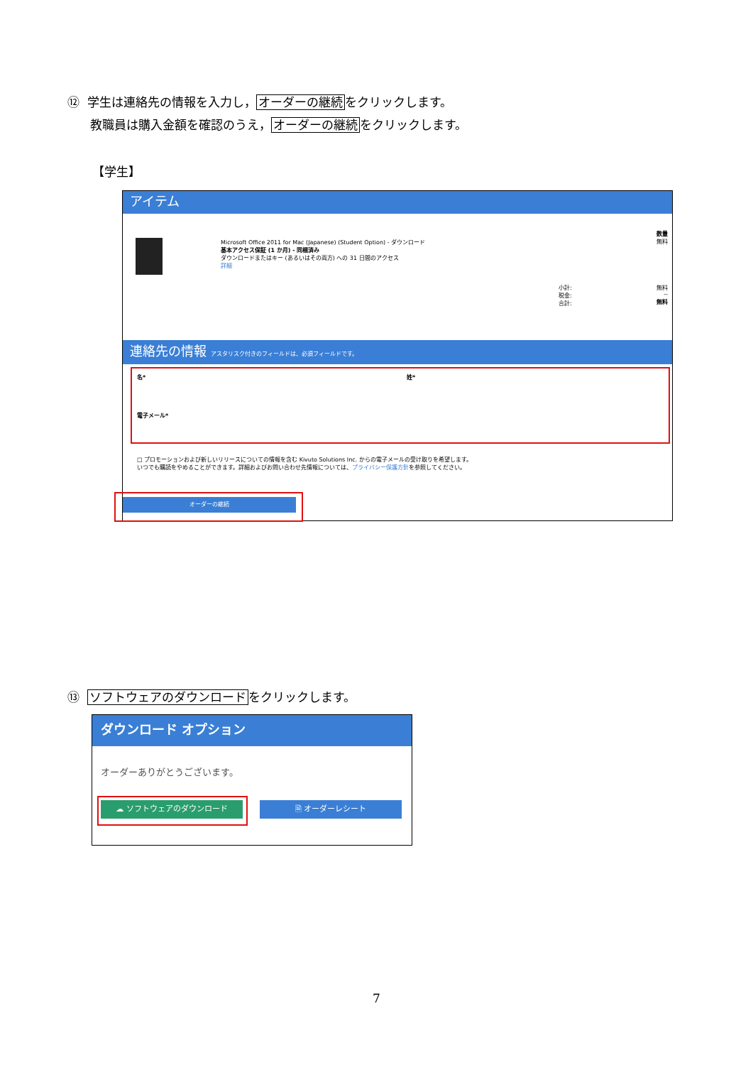⑫ 学生は連絡先の情報を入力し，オーダーの継続をクリックします。
教職員は購入金額を確認のうえ，オーダーの継続をクリックします。
【学生】
アイテム
Microsoft Office 2011 for Mac (Japanese) (Student Option) - ダウンロード
基本アクセス保証 (1 か月) - 同梱済み
ダウンロードまたはキー (あるいはその両方) への 31 日間のアクセス
詳細
数量
無料
小計:
税金:
合計:
無料
--
無料
連絡先の情報 アスタリスク付きのフィールドは、必須フィールドです。
名* 姓*
電子メール*
□ プロモーションおよび新しいリリースについての情報を含む Kivuto Solutions Inc. からの電子メールの受け取りを希望します。
いつでも購読をやめることができます。詳細およびお問い合わせ先情報については、プライバシー保護方針を参照してください。
オーダーの継続
⑬ ソフトウェアのダウンロードをクリックします。
ダウンロード オプション
オーダーありがとうございます。
☁ ソフトウェアのダウンロード 🗎 オーダーレシート
7